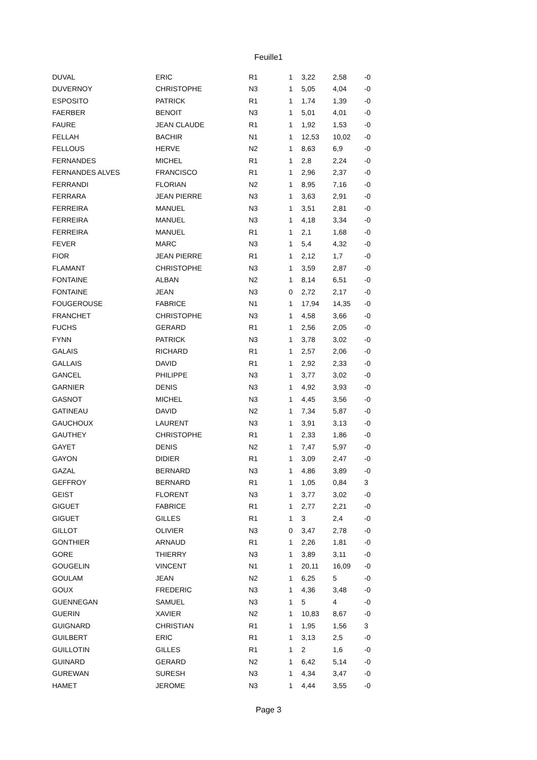Feuille1
| DUVAL | ERIC | R1 | 1 | 3,22 | 2,58 | -0 |
| DUVERNOY | CHRISTOPHE | N3 | 1 | 5,05 | 4,04 | -0 |
| ESPOSITO | PATRICK | R1 | 1 | 1,74 | 1,39 | -0 |
| FAERBER | BENOIT | N3 | 1 | 5,01 | 4,01 | -0 |
| FAURE | JEAN CLAUDE | R1 | 1 | 1,92 | 1,53 | -0 |
| FELLAH | BACHIR | N1 | 1 | 12,53 | 10,02 | -0 |
| FELLOUS | HERVE | N2 | 1 | 8,63 | 6,9 | -0 |
| FERNANDES | MICHEL | R1 | 1 | 2,8 | 2,24 | -0 |
| FERNANDES ALVES | FRANCISCO | R1 | 1 | 2,96 | 2,37 | -0 |
| FERRANDI | FLORIAN | N2 | 1 | 8,95 | 7,16 | -0 |
| FERRARA | JEAN PIERRE | N3 | 1 | 3,63 | 2,91 | -0 |
| FERREIRA | MANUEL | N3 | 1 | 3,51 | 2,81 | -0 |
| FERREIRA | MANUEL | N3 | 1 | 4,18 | 3,34 | -0 |
| FERREIRA | MANUEL | R1 | 1 | 2,1 | 1,68 | -0 |
| FEVER | MARC | N3 | 1 | 5,4 | 4,32 | -0 |
| FIOR | JEAN PIERRE | R1 | 1 | 2,12 | 1,7 | -0 |
| FLAMANT | CHRISTOPHE | N3 | 1 | 3,59 | 2,87 | -0 |
| FONTAINE | ALBAN | N2 | 1 | 8,14 | 6,51 | -0 |
| FONTAINE | JEAN | N3 | 0 | 2,72 | 2,17 | -0 |
| FOUGEROUSE | FABRICE | N1 | 1 | 17,94 | 14,35 | -0 |
| FRANCHET | CHRISTOPHE | N3 | 1 | 4,58 | 3,66 | -0 |
| FUCHS | GERARD | R1 | 1 | 2,56 | 2,05 | -0 |
| FYNN | PATRICK | N3 | 1 | 3,78 | 3,02 | -0 |
| GALAIS | RICHARD | R1 | 1 | 2,57 | 2,06 | -0 |
| GALLAIS | DAVID | R1 | 1 | 2,92 | 2,33 | -0 |
| GANCEL | PHILIPPE | N3 | 1 | 3,77 | 3,02 | -0 |
| GARNIER | DENIS | N3 | 1 | 4,92 | 3,93 | -0 |
| GASNOT | MICHEL | N3 | 1 | 4,45 | 3,56 | -0 |
| GATINEAU | DAVID | N2 | 1 | 7,34 | 5,87 | -0 |
| GAUCHOUX | LAURENT | N3 | 1 | 3,91 | 3,13 | -0 |
| GAUTHEY | CHRISTOPHE | R1 | 1 | 2,33 | 1,86 | -0 |
| GAYET | DENIS | N2 | 1 | 7,47 | 5,97 | -0 |
| GAYON | DIDIER | R1 | 1 | 3,09 | 2,47 | -0 |
| GAZAL | BERNARD | N3 | 1 | 4,86 | 3,89 | -0 |
| GEFFROY | BERNARD | R1 | 1 | 1,05 | 0,84 | 3 |
| GEIST | FLORENT | N3 | 1 | 3,77 | 3,02 | -0 |
| GIGUET | FABRICE | R1 | 1 | 2,77 | 2,21 | -0 |
| GIGUET | GILLES | R1 | 1 | 3 | 2,4 | -0 |
| GILLOT | OLIVIER | N3 | 0 | 3,47 | 2,78 | -0 |
| GONTHIER | ARNAUD | R1 | 1 | 2,26 | 1,81 | -0 |
| GORE | THIERRY | N3 | 1 | 3,89 | 3,11 | -0 |
| GOUGELIN | VINCENT | N1 | 1 | 20,11 | 16,09 | -0 |
| GOULAM | JEAN | N2 | 1 | 6,25 | 5 | -0 |
| GOUX | FREDERIC | N3 | 1 | 4,36 | 3,48 | -0 |
| GUENNEGAN | SAMUEL | N3 | 1 | 5 | 4 | -0 |
| GUERIN | XAVIER | N2 | 1 | 10,83 | 8,67 | -0 |
| GUIGNARD | CHRISTIAN | R1 | 1 | 1,95 | 1,56 | 3 |
| GUILBERT | ERIC | R1 | 1 | 3,13 | 2,5 | -0 |
| GUILLOTIN | GILLES | R1 | 1 | 2 | 1,6 | -0 |
| GUINARD | GERARD | N2 | 1 | 6,42 | 5,14 | -0 |
| GUREWAN | SURESH | N3 | 1 | 4,34 | 3,47 | -0 |
| HAMET | JEROME | N3 | 1 | 4,44 | 3,55 | -0 |
Page 3